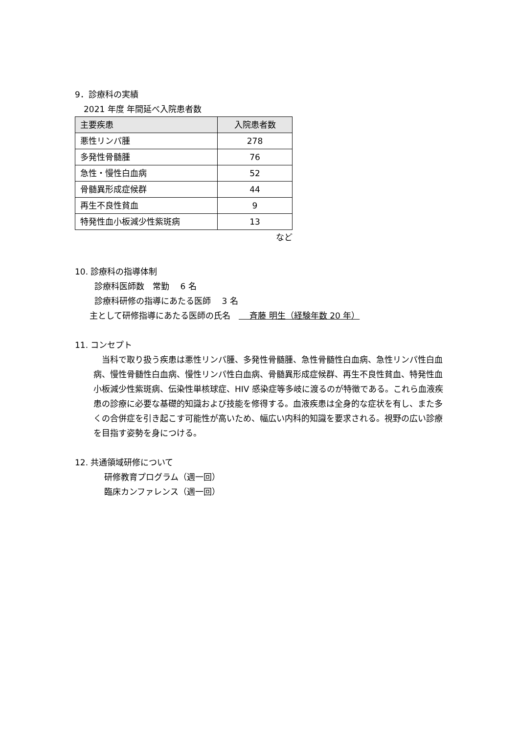9．診療科の実績
2021 年度 年間延べ入院患者数
| 主要疾患 | 入院患者数 |
| 悪性リンパ腫 | 278 |
| 多発性骨髄腫 | 76 |
| 急性・慢性白血病 | 52 |
| 骨髄異形成症候群 | 44 |
| 再生不良性貧血 | 9 |
| 特発性血小板減少性紫斑病 | 13 |
など
10. 診療科の指導体制
診療科医師数　常勤　 6 名
診療科研修の指導にあたる医師　 3 名
主として研修指導にあたる医師の氏名　　 斉藤 明生（経験年数 20 年）
11. コンセプト
　当科で取り扱う疾患は悪性リンパ腫、多発性骨髄腫、急性骨髄性白血病、急性リンパ性白血病、慢性骨髄性白血病、慢性リンパ性白血病、骨髄異形成症候群、再生不良性貧血、特発性血小板減少性紫斑病、伝染性単核球症、HIV 感染症等多岐に渡るのが特徴である。これら血液疾患の診療に必要な基礎的知識および技能を修得する。血液疾患は全身的な症状を有し、また多くの合併症を引き起こす可能性が高いため、幅広い内科的知識を要求される。視野の広い診療を目指す姿勢を身につける。
12. 共通領域研修について
研修教育プログラム（週一回）
臨床カンファレンス（週一回）